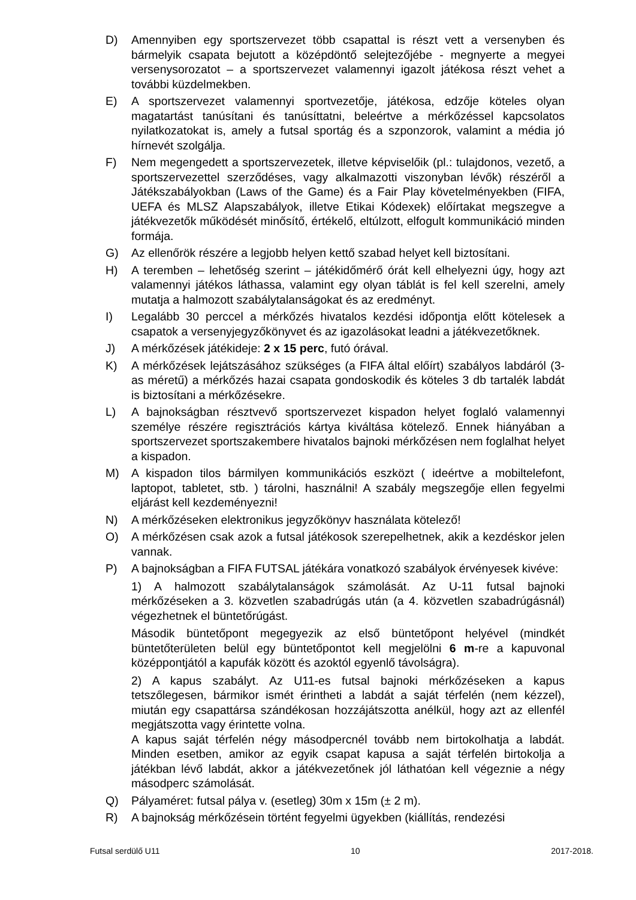D) Amennyiben egy sportszervezet több csapattal is részt vett a versenyben és bármelyik csapata bejutott a középdöntő selejtezőjébe - megnyerte a megyei versenysorozatot – a sportszervezet valamennyi igazolt játékosa részt vehet a további küzdelmekben.
E) A sportszervezet valamennyi sportvezetője, játékosa, edzője köteles olyan magatartást tanúsítani és tanúsíttatni, beleértve a mérkőzéssel kapcsolatos nyilatkozatokat is, amely a futsal sportág és a szponzorok, valamint a média jó hírnevét szolgálja.
F) Nem megengedett a sportszervezetek, illetve képviselőik (pl.: tulajdonos, vezető, a sportszervezettel szerződéses, vagy alkalmazotti viszonyban lévők) részéről a Játékszabályokban (Laws of the Game) és a Fair Play követelményekben (FIFA, UEFA és MLSZ Alapszabályok, illetve Etikai Kódexek) előírtakat megszegve a játékvezetők működését minősítő, értékelő, eltúlzott, elfogult kommunikáció minden formája.
G) Az ellenőrök részére a legjobb helyen kettő szabad helyet kell biztosítani.
H) A teremben – lehetőség szerint – játékidőmérő órát kell elhelyezni úgy, hogy azt valamennyi játékos láthassa, valamint egy olyan táblát is fel kell szerelni, amely mutatja a halmozott szabálytalanságokat és az eredményt.
I) Legalább 30 perccel a mérkőzés hivatalos kezdési időpontja előtt kötelesek a csapatok a versenyjegyzőkönyvet és az igazolásokat leadni a játékvezetőknek.
J) A mérkőzések játékideje: 2 x 15 perc, futó órával.
K) A mérkőzések lejátszásához szükséges (a FIFA által előírt) szabályos labdáról (3-as méretű) a mérkőzés hazai csapata gondoskodik és köteles 3 db tartalék labdát is biztosítani a mérkőzésekre.
L) A bajnokságban résztvevő sportszervezet kispadon helyet foglaló valamennyi személye részére regisztrációs kártya kiváltása kötelező. Ennek hiányában a sportszervezet sportszakembere hivatalos bajnoki mérkőzésen nem foglalhat helyet a kispadon.
M) A kispadon tilos bármilyen kommunikációs eszközt ( ideértve a mobiltelefont, laptopot, tabletet, stb. ) tárolni, használni! A szabály megszegője ellen fegyelmi eljárást kell kezdeményezni!
N) A mérkőzéseken elektronikus jegyzőkönyv használata kötelező!
O) A mérkőzésen csak azok a futsal játékosok szerepelhetnek, akik a kezdéskor jelen vannak.
P) A bajnokságban a FIFA FUTSAL játékára vonatkozó szabályok érvényesek kivéve:
1) A halmozott szabálytalanságok számolását. Az U-11 futsal bajnoki mérkőzéseken a 3. közvetlen szabadrúgás után (a 4. közvetlen szabadrúgásnál) végezhetnek el büntetőrúgást.
Második büntetőpont megegyezik az első büntetőpont helyével (mindkét büntetőterületen belül egy büntetőpontot kell megjelölni 6 m-re a kapuvonal középpontjától a kapufák között és azoktól egyenlő távolságra).
2) A kapus szabályt. Az U11-es futsal bajnoki mérkőzéseken a kapus tetszőlegesen, bármikor ismét érintheti a labdát a saját térfelén (nem kézzel), miután egy csapattársa szándékosan hozzájátszotta anélkül, hogy azt az ellenfél megjátszotta vagy érintette volna.
A kapus saját térfelén négy másodpercnél tovább nem birtokolhatja a labdát. Minden esetben, amikor az egyik csapat kapusa a saját térfelén birtokolja a játékban lévő labdát, akkor a játékvezetőnek jól láthatóan kell végeznie a négy másodperc számolását.
Q) Pályaméret: futsal pálya v. (esetleg) 30m x 15m (± 2 m).
R) A bajnokság mérkőzésein történt fegyelmi ügyekben (kiállítás, rendezési
Futsal serdülő U11 10 2017-2018.